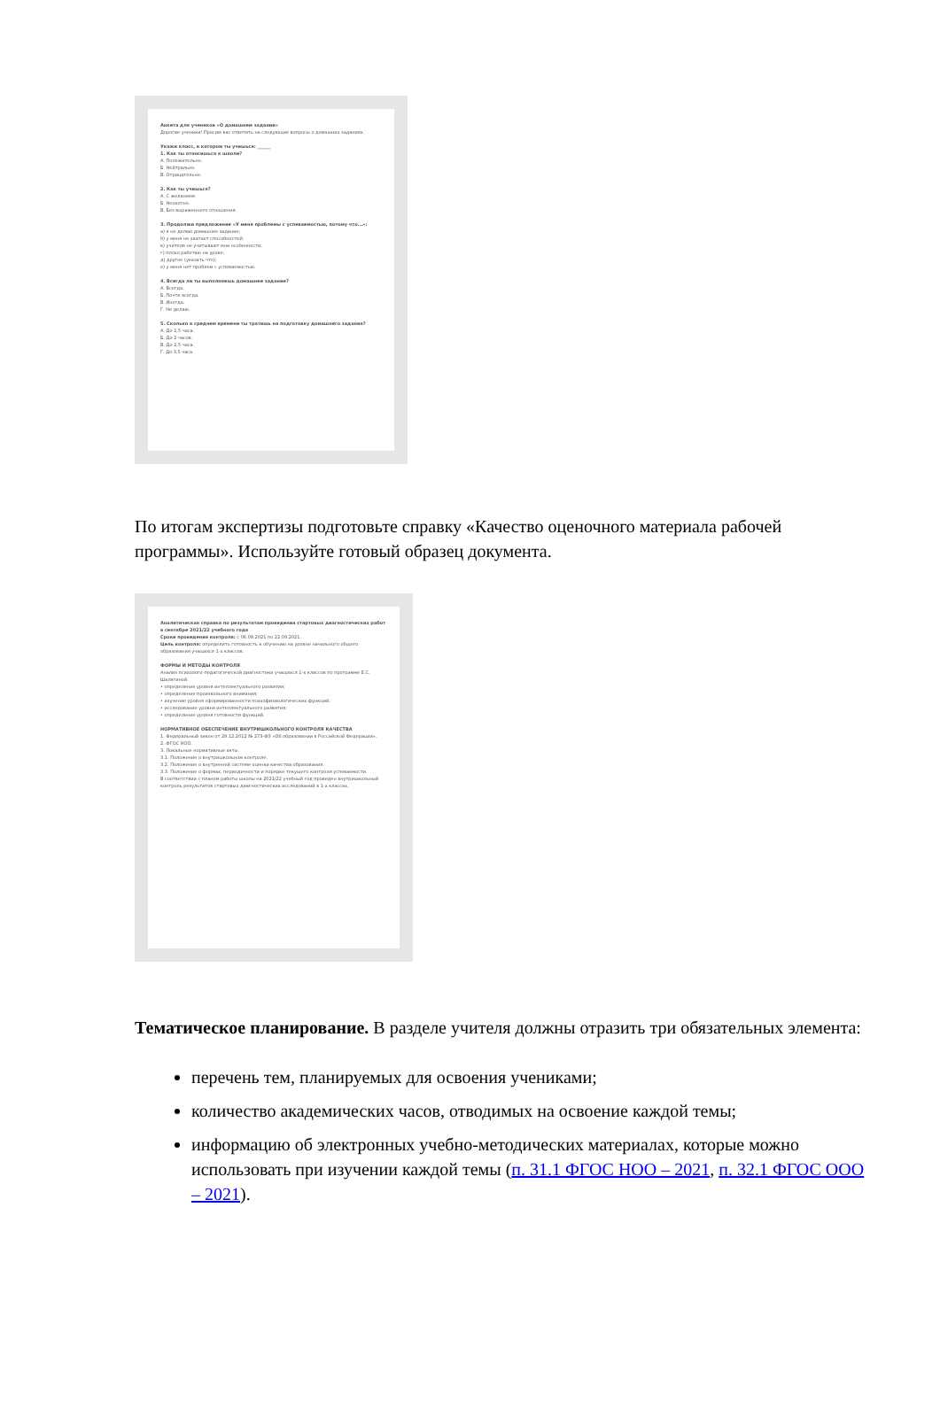Анкета для учеников «О домашнем задании»
Дорогие ученики! Просим вас ответить на следующие вопросы о домашних заданиях.
Укажи класс, в котором ты учишься: ______
1. Как ты относишься к школе?
А. Положительно.
Б. Нейтрально.
В. Отрицательно.
2. Как ты учишься?
А. С желанием.
Б. Неохотно.
В. Без выраженного отношения.
3. Продолжи предложение «У меня проблемы с успеваемостью, потому что...»:
а) я не делаю домашнее задание;
б) у меня не хватает способностей;
в) учителя не учитывают мои особенности;
г) плохо работаю на уроке;
д) другое (указать что);
е) у меня нет проблем с успеваемостью.
4. Всегда ли ты выполняешь домашнее задание?
А. Всегда.
Б. Почти всегда.
В. Иногда.
Г. Не делаю.
5. Сколько в среднем времени ты тратишь на подготовку домашнего задания?
А. До 1,5 часа.
Б. До 2 часов.
В. До 2,5 часа.
Г. До 3,5 часа.
По итогам экспертизы подготовьте справку «Качество оценочного материала рабочей программы». Используйте готовый образец документа.
Аналитическая справка по результатам проведения стартовых диагностических работ в сентябре 2021/22 учебного года
Сроки проведения контроля: с 06.09.2021 по 22.09.2021.
Цель контроля: определить готовность к обучению на уровне начального общего образования учащихся 1-х классов.
ФОРМЫ И МЕТОДЫ КОНТРОЛЯ
Анализ психолого-педагогической диагностики учащихся 1-х классов по программе Е.С. Шалагиной.
• определение уровня интеллектуального развития;
• определение произвольного внимания;
• изучение уровня сформированности психофизиологических функций;
• исследование уровня интеллектуального развития;
• определение уровня готовности функций.
НОРМАТИВНОЕ ОБЕСПЕЧЕНИЕ ВНУТРИШКОЛЬНОГО КОНТРОЛЯ КАЧЕСТВА
1. Федеральный закон от 29.12.2012 № 273-ФЗ «Об образовании в Российской Федерации».
2. ФГОС НОО.
3. Локальные нормативные акты.
3.1. Положение о внутришкольном контроле.
3.2. Положение о внутренней системе оценки качества образования.
3.3. Положение о формах, периодичности и порядке текущего контроля успеваемости.
В соответствии с планом работы школы на 2021/22 учебный год проведен внутришкольный контроль результатов стартовых диагностических исследований в 1-х классах.
Тематическое планирование. В разделе учителя должны отразить три обязательных элемента:
перечень тем, планируемых для освоения учениками;
количество академических часов, отводимых на освоение каждой темы;
информацию об электронных учебно-методических материалах, которые можно использовать при изучении каждой темы (п. 31.1 ФГОС НОО – 2021, п. 32.1 ФГОС ООО – 2021).